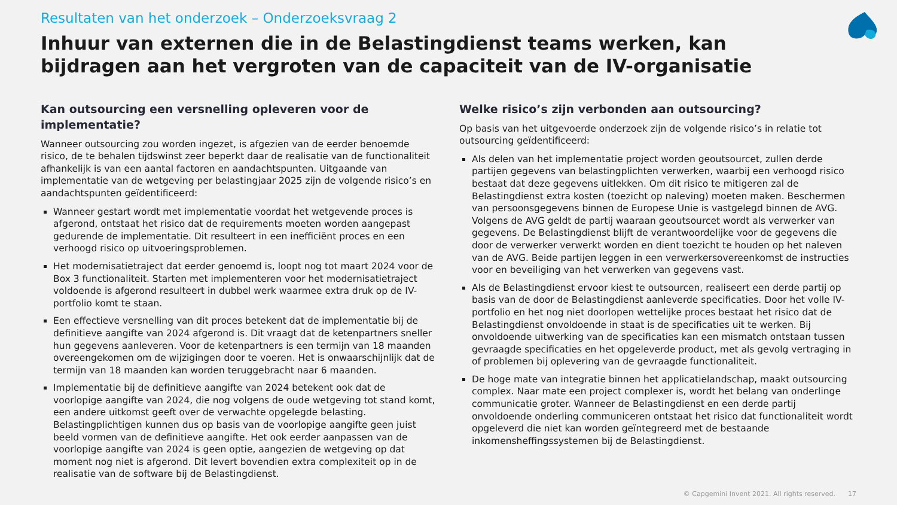Resultaten van het onderzoek – Onderzoeksvraag 2
Inhuur van externen die in de Belastingdienst teams werken, kan bijdragen aan het vergroten van de capaciteit van de IV-organisatie
Kan outsourcing een versnelling opleveren voor de implementatie?
Wanneer outsourcing zou worden ingezet, is afgezien van de eerder benoemde risico, de te behalen tijdswinst zeer beperkt daar de realisatie van de functionaliteit afhankelijk is van een aantal factoren en aandachtspunten. Uitgaande van implementatie van de wetgeving per belastingjaar 2025 zijn de volgende risico’s en aandachtspunten geïdentificeerd:
Wanneer gestart wordt met implementatie voordat het wetgevende proces is afgerond, ontstaat het risico dat de requirements moeten worden aangepast gedurende de implementatie. Dit resulteert in een inefficiënt proces en een verhoogd risico op uitvoeringsproblemen.
Het modernisatietraject dat eerder genoemd is, loopt nog tot maart 2024 voor de Box 3 functionaliteit. Starten met implementeren voor het modernisatietraject voldoende is afgerond resulteert in dubbel werk waarmee extra druk op de IV-portfolio komt te staan.
Een effectieve versnelling van dit proces betekent dat de implementatie bij de definitieve aangifte van 2024 afgerond is. Dit vraagt dat de ketenpartners sneller hun gegevens aanleveren. Voor de ketenpartners is een termijn van 18 maanden overeengekomen om de wijzigingen door te voeren. Het is onwaarschijnlijk dat de termijn van 18 maanden kan worden teruggebracht naar 6 maanden.
Implementatie bij de definitieve aangifte van 2024 betekent ook dat de voorlopige aangifte van 2024, die nog volgens de oude wetgeving tot stand komt, een andere uitkomst geeft over de verwachte opgelegde belasting. Belastingplichtigen kunnen dus op basis van de voorlopige aangifte geen juist beeld vormen van de definitieve aangifte. Het ook eerder aanpassen van de voorlopige aangifte van 2024 is geen optie, aangezien de wetgeving op dat moment nog niet is afgerond. Dit levert bovendien extra complexiteit op in de realisatie van de software bij de Belastingdienst.
Welke risico’s zijn verbonden aan outsourcing?
Op basis van het uitgevoerde onderzoek zijn de volgende risico’s in relatie tot outsourcing geïdentificeerd:
Als delen van het implementatie project worden geoutsourcet, zullen derde partijen gegevens van belastingplichten verwerken, waarbij een verhoogd risico bestaat dat deze gegevens uitlekken. Om dit risico te mitigeren zal de Belastingdienst extra kosten (toezicht op naleving) moeten maken. Beschermen van persoonsgegevens binnen de Europese Unie is vastgelegd binnen de AVG. Volgens de AVG geldt de partij waaraan geoutsourcet wordt als verwerker van gegevens. De Belastingdienst blijft de verantwoordelijke voor de gegevens die door de verwerker verwerkt worden en dient toezicht te houden op het naleven van de AVG. Beide partijen leggen in een verwerkersovereenkomst de instructies voor en beveiliging van het verwerken van gegevens vast.
Als de Belastingdienst ervoor kiest te outsourcen, realiseert een derde partij op basis van de door de Belastingdienst aanleverde specificaties. Door het volle IV-portfolio en het nog niet doorlopen wettelijke proces bestaat het risico dat de Belastingdienst onvoldoende in staat is de specificaties uit te werken. Bij onvoldoende uitwerking van de specificaties kan een mismatch ontstaan tussen gevraagde specificaties en het opgeleverde product, met als gevolg vertraging in of problemen bij oplevering van de gevraagde functionaliteit.
De hoge mate van integratie binnen het applicatielandschap, maakt outsourcing complex. Naar mate een project complexer is, wordt het belang van onderlinge communicatie groter. Wanneer de Belastingdienst en een derde partij onvoldoende onderling communiceren ontstaat het risico dat functionaliteit wordt opgeleverd die niet kan worden geïntegreerd met de bestaande inkomensheffingssystemen bij de Belastingdienst.
© Capgemini Invent 2021. All rights reserved. 17